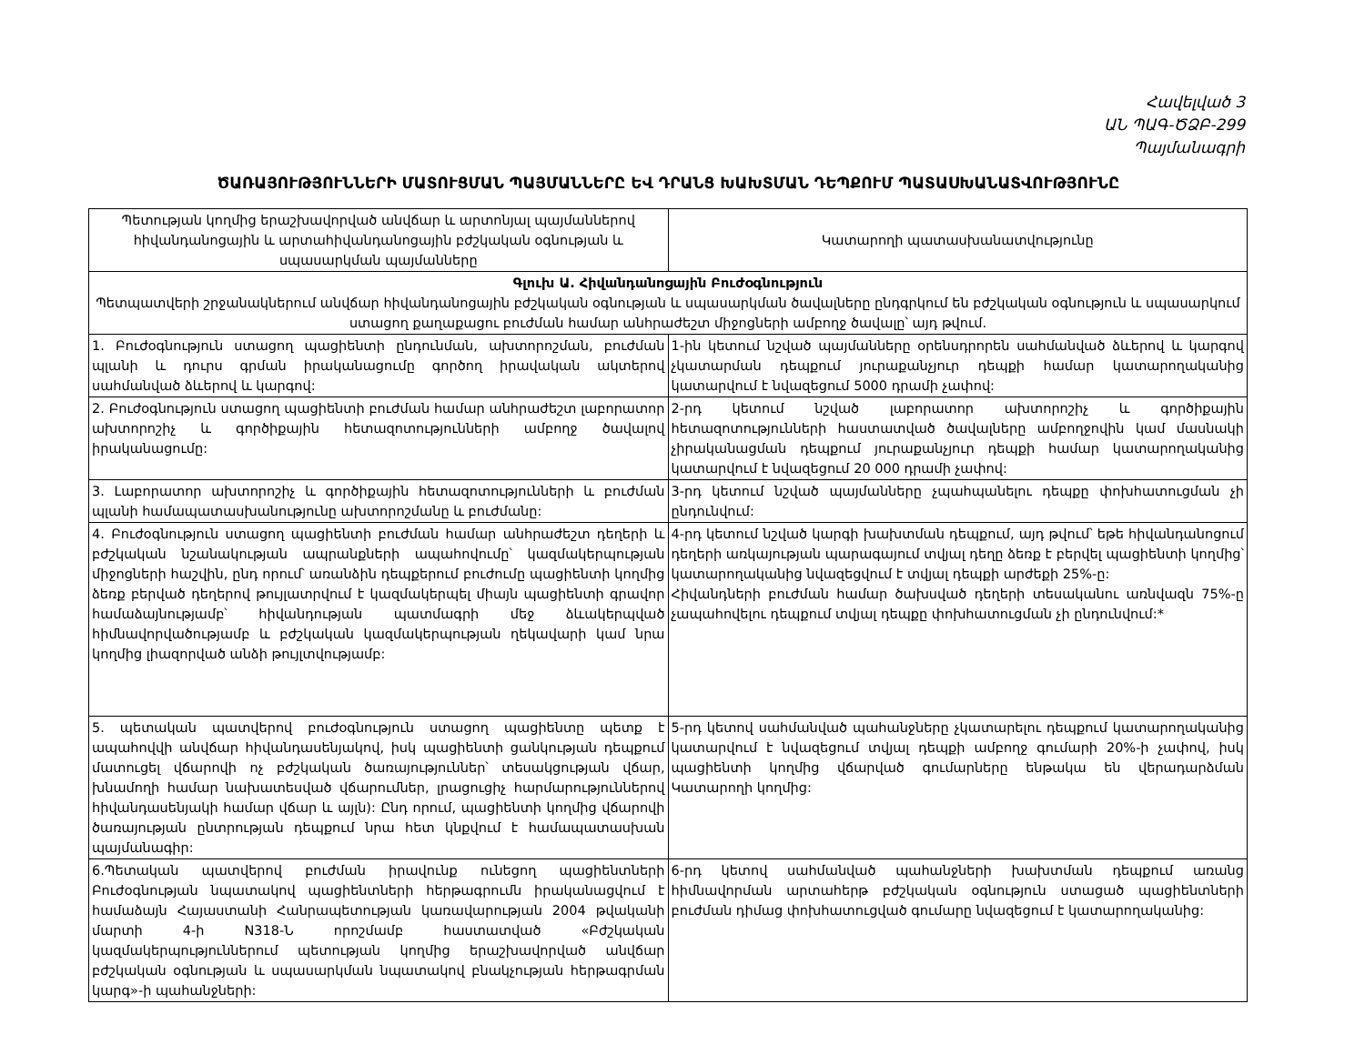Հավելված 3
ԱՆ ՊԱԳ-ԾՁԲ-299
Պայմանագրի
ԾԱՌԱՅՈՒԹՅՈՒՆՆԵՐԻ ՄԱՏՈՒՑՄԱՆ ՊԱՅՄԱՆՆԵՐԸ ԵՎ ԴՐԱՆՑ ԽԱԽՏՄԱՆ ԴԵՊՔՈՒՄ ՊԱՏԱՍԽԱՆԱՏՎՈՒԹՅՈՒՆԸ
| Պետության կողմից երաշխավորված անվճար և արտոնյալ պայմաններով հիվանդանոցային և արտահիվանդանոցային բժշկական օգնության և սպասարկման պայմանները | Կատարողի պատասխանատվությունը |
| Գլուխ Ա. Հիվանդանոցային Բուժօգնություն Պետպատվերի շրջանակներում անվճար հիվանդանոցային բժշկական օգնության և սպասարկման ծավալները ընդգրկում են բժշկական օգնություն և սպասարկում ստացող քաղաքացու բուժման համար անհրաժեշտ միջոցների ամբողջ ծավալը՝ այդ թվում. | |
| 1. Բուժօգնություն ստացող պացիենտի ընդունման, ախտորոշման, բուժման պլանի և դուրս գրման իրականացումը գործող իրավական ակտերով սահմանված ձևերով և կարգով: | 1-ին կետում նշված պայմանները օրենսդրորեն սահմանված ձևերով և կարգով չկատարման դեպքում յուրաքանչյուր դեպքի համար կատարողականից կատարվում է նվազեցում 5000 դրամի չափով: |
| 2. Բուժօգնություն ստացող պացիենտի բուժման համար անհրաժեշտ լաբորատոր ախտորոշիչ և գործիքային հետազոտությունների ամբողջ ծավալով իրականացումը: | 2-րդ կետում նշված լաբորատոր ախտորոշիչ և գործիքային հետազոտությունների հաստատված ծավալները ամբողջովին կամ մասնակի չիրականացման դեպքում յուրաքանչյուր դեպքի համար կատարողականից կատարվում է նվազեցում 20 000 դրամի չափով: |
| 3. Լաբորատոր ախտորոշիչ և գործիքային հետազոտությունների և բուժման պլանի համապատասխանությունը ախտորոշմանը և բուժմանը: | 3-րդ կետում նշված պայմանները չպահպանելու դեպքը փոխհատուցման չի ընդունվում: |
| 4. Բուժօգնություն ստացող պացիենտի բուժման համար անհրաժեշտ դեղերի և բժշկական նշանակության ապրանքների ապահովումը՝ կազմակերպության միջոցների հաշվին, ընդ որում՝ առանձին դեպքերում բուժումը պացիենտի կողմից ձեռք բերված դեղերով թույլատրվում է կազմակերպել միայն պացիենտի գրավոր համաձայնությամբ՝ հիվանդության պատմագրի մեջ ձևակերպված հիմնավորվածությամբ և բժշկական կազմակերպության ղեկավարի կամ նրա կողմից լիազորված անձի թույլտվությամբ: | 4-րդ կետում նշված կարգի խախտման դեպքում, այդ թվում՝ եթե հիվանդանոցում դեղերի առկայության պարագայում տվյալ դեղը ձեռք է բերվել պացիենտի կողմից՝ կատարողականից նվազեցվում է տվյալ դեպքի արժեքի 25%-ը: Հիվանդների բուժման համար ծախսված դեղերի տեսականու առնվազն 75%-ը չապահովելու դեպքում տվյալ դեպքը փոխհատուցման չի ընդունվում:* |
| 5. պետական պատվերով բուժօգնություն ստացող պացիենտը պետք է ապահովվի անվճար հիվանդասենյակով, իսկ պացիենտի ցանկության դեպքում մատուցել վճարովի ոչ բժշկական ծառայություններ՝ տեսակցության վճար, խնամողի համար նախատեսված վճարումներ, լրացուցիչ հարմարություններով հիվանդասենյակի համար վճար և այլն): Ընդ որում, պացիենտի կողմից վճարովի ծառայության ընտրության դեպքում նրա հետ կնքվում է համապատասխան պայմանագիր: | 5-րդ կետով սահմանված պահանջները չկատարելու դեպքում կատարողականից կատարվում է նվազեցում տվյալ դեպքի ամբողջ գումարի 20%-ի չափով, իսկ պացիենտի կողմից վճարված գումարները ենթակա են վերադարձման Կատարողի կողմից: |
| 6.Պետական պատվերով բուժման իրավունք ունեցող պացիենտների Բուժօգնության նպատակով պացիենտների հերթագրումն իրականացվում է համաձայն Հայաստանի Հանրապետության կառավարության 2004 թվականի մարտի 4-ի N318-Ն որոշմամբ հաստատված «Բժշկական կազմակերպություններում պետության կողմից երաշխավորված անվճար բժշկական օգնության և սպասարկման նպատակով բնակչության հերթագրման կարգ»-ի պահանջների: | 6-րդ կետով սահմանված պահանջների խախտման դեպքում առանց հիմնավորման արտահերթ բժշկական օգնություն ստացած պացիենտների բուժման դիմաց փոխհատուցված գումարը նվազեցում է կատարողականից: |